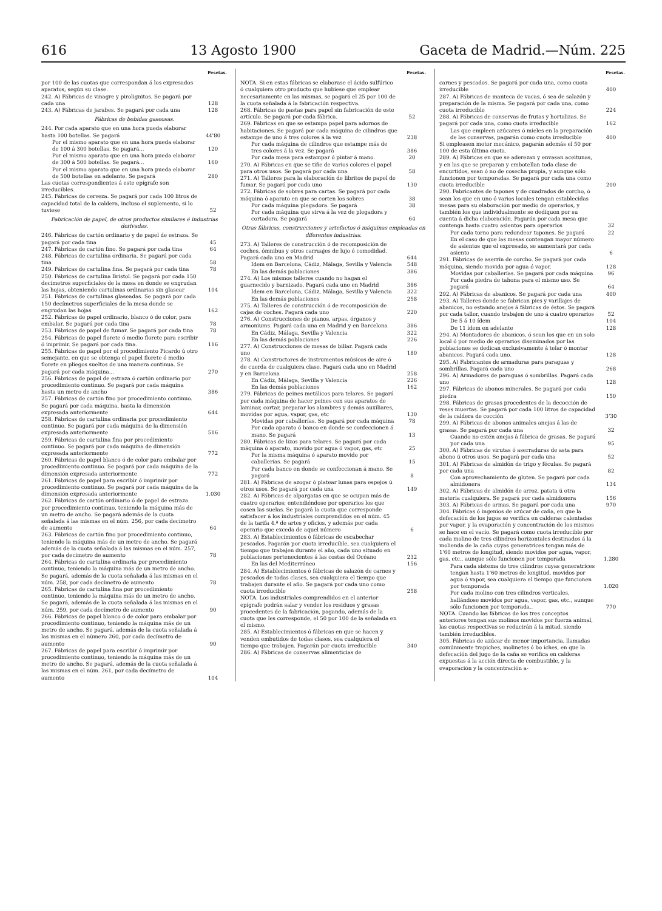616 13 Agosto 1900 Gaceta de Madrid.—Núm. 225
| | Pesetas. |
| por 100 de las cuotas que correspondan á los expresados aparatos, según su clase. | |
| 242. A) Fábricas de vinagre y pirolignitos. Se pagará por cada una | 128 |
| 243. A) Fábricas de jarabes. Se pagará por cada una | 128 |
| Fábricas de bebidas gaseosas. | |
| 244. Por cada aparato que en una hora pueda elaborar hasta 100 botellas. Se pagará | 44'80 |
| Por el mismo aparato que en una hora pueda elaborar de 100 á 300 botellas. Se pagará... | 120 |
| Por el mismo aparato que en una hora pueda elaborar de 300 á 500 botellas. Se pagará... | 160 |
| Por el mismo aparato que en una hora pueda elaborar de 500 botellas en adelante. Se pagará | 280 |
| Las cuotas correspondientes á este epígrafe son irreducibles. | |
| 245. Fábricas de cerveza. Se pagará por cada 100 litros de capacidad total de la caldera, incluso el suplemento, si lo tuviese | 52 |
| Fabricación de papel, de otros productos similares é industrias derivadas. | |
| 246. Fábricas de cartón ordinario y de papel de estraza. Se pagará por cada tina | 45 |
| 247. Fábricas de cartón fino. Se pagará por cada tina | 64 |
| 248. Fábricas de cartulina ordinaria. Se pagará por cada tina | 58 |
| 249. Fábricas de cartulina fina. Se pagará por cada tina | 78 |
| 250. Fábricas de cartulina Bristol. Se pagará por cada 150 decímetros superficiales de la mesa en donde se engrudan las hojas, obteniendo cartulinas ordinarias sin glasear | 104 |
| 251. Fábricas de cartulinas glaseadas. Se pagará por cada 150 decímetros superficiales de la mesa donde se engrudan las hojas | 162 |
| 252. Fábricas de papel ordinario, blanco ó de color, para embalar. Se pagará por cada tina | 78 |
| 253. Fábricas de papel de fumar. Se pagará por cada tina | 78 |
| 254. Fábricas de papel florete ó medio florete para escribir ó imprimir. Se pagará por cada tina. | 116 |
| 255. Fábricas de papel por el procedimiento Picardo ú otro semejante, en que se obtenga el papel florete ó medio florete en pliegos sueltos de una manera continua. Se pagará por cada máquina... | 270 |
| 256. Fábricas de papel de estraza ó cartón ordinario por procedimiento continuo. Se pagará por cada máquina hasta un metro de ancho | 386 |
| 257. Fábricas de cartón fino por procedimiento continuo. Se pagará por cada máquina, hasta la dimensión expresada anteriormente | 644 |
| 258. Fábricas de cartulina ordinaria por procedimiento continuo. Se pagará por cada máquina de la dimensión expresada anteriormente | 516 |
| 259. Fábricas de cartulina fina por procedimiento continuo. Se pagará por cada máquina de dimensión expresada anteriormente | 772 |
| 260. Fábricas de papel blanco ó de color para embalar por procedimiento continuo. Se pagará por cada máquina de la dimensión expresada anteriormente | 772 |
| 261. Fábricas de papel para escribir ó imprimir por procedimiento continuo. Se pagará por cada máquina de la dimensión expresada anteriormente | 1.030 |
| 262. Fábricas de cartón ordinario ó de papel de estraza por procedimiento continuo, teniendo la máquina más de un metro de ancho. Se pagará además de la cuota señalada á las mismas en el núm. 256, por cada decímetro de aumento | 64 |
| 263. Fábricas de cartón fino por procedimiento continuo, teniendo la máquina más de un metro de ancho. Se pagará además de la cuota señalada á las mismas en el núm. 257, por cada decímetro de aumento | 78 |
| 264. Fábricas de cartulina ordinaria por procedimiento continuo, teniendo la máquina más de un metro de ancho. Se pagará, además de la cuota señalada á las mismas en el núm. 258, por cada decímetro de aumento | 78 |
| 265. Fábricas de cartulina fina por procedimiento continuo, teniendo la máquina más de un metro de ancho. Se pagará, además de la cuota señalada á las mismas en el núm. 259, por cada decímetro de aumento | 90 |
| 266. Fábricas de papel blanco ó de color para embalar por procedimiento continuo, teniendo la máquina más de un metro de ancho. Se pagará, además de la cuota señalada á las mismas en el número 260, por cada decímetro de aumento | 90 |
| 267. Fábricas de papel para escribir ó imprimir por procedimiento continuo, teniendo la máquina más de un metro de ancho. Se pagará, además de la cuota señalada á las mismas en el núm. 261, por cada decímetro de aumento | 104 |
| | Pesetas. |
| NOTA. Si en estas fábricas se elaborase el ácido sulfúrico ó cualquiera otro producto que hubiese que emplear necesariamente en las mismas, se pagará el 25 por 100 de la cuota señalada á la fabricación respectiva. | |
| 268. Fábricas de pastas para papel sin fabricación de este artículo. Se pagará por cada fábrica. | 52 |
| 269. Fábricas en que se estampa papel para adornos de habitaciones. Se pagará por cada máquina de cilindros que estampe de uno á tres colores á la vez | 238 |
| Por cada máquina de cilindros que estampe más de tres colores á la vez. Se pagará | 386 |
| Por cada mesa para estampar ó pintar á mano. | 20 |
| 270. A) Fábricas en que se tiñe de varios colores el papel para otros usos. Se pagará por cada una | 58 |
| 271. A) Talleres para la elaboración de libritos de papel de fumar. Se pagará por cada uno | 130 |
| 272. Fábricas de sobres para cartas. Se pagará por cada máquina ó aparato en que se corten los sobres | 38 |
| Por cada máquina plegadora. Se pagará | 38 |
| Por cada máquina que sirva á la vez de plegadora y cortadora. Se pagará | 64 |
| Otras fábricas, construcciones y artefactos ó máquinas empleadas en diferentes industrias. | |
| 273. A) Talleres de construcción ó de recomposición de coches, ómnibus y otros carruajes de lujo ó comodidad. Pagará cada uno en Madrid | 644 |
| Idem en Barcelona, Cádiz, Málaga, Sevilla y Valencia | 548 |
| En las demás poblaciones | 386 |
| 274. A) Los mismos talleres cuando no hagan el guarnecido y barnizado. Pagará cada uno en Madrid | 386 |
| Idem en Barcelona, Cádiz, Málaga, Sevilla y Valencia | 322 |
| En las demás poblaciones | 258 |
| 275. A) Talleres de construcción ó de recomposición de cajas de coches. Pagará cada uno | 220 |
| 276. A) Construcciones de pianos, arpas, órganos y armoniums. Pagará cada una en Madrid y en Barcelona | 386 |
| En Cádiz, Málaga, Sevilla y Valencia | 322 |
| En las demás poblaciones | 226 |
| 277. A) Construcciones de mesas de billar. Pagará cada uno | 180 |
| 278. A) Constructores de instrumentos músicos de aire ó de cuerda de cualquiera clase. Pagará cada uno en Madrid y en Barcelona | 258 |
| En Cádiz, Málaga, Sevilla y Valencia | 226 |
| En las demás poblaciones | 162 |
| 279. Fábricas de peines metálicos para telares. Se pagará por cada máquina de hacer peines con sus aparatos de laminar, cortar, preparar los alambres y demás auxiliares, movidas por agua, vapor, gas, etc | 130 |
| Movidas por caballerías. Se pagará por cada máquina | 78 |
| Por cada aparato ó banco en donde se confeccionen á mano. Se pagará | 13 |
| 280. Fábricas de lizos para telares. Se pagará por cada máquina ó aparato, movido por agua ó vapor, gas, etc | 25 |
| Por la misma máquina ó aparato movido por caballerías. Se pagará | 15 |
| Por cada banco en donde se confeccionan á mano. Se pagará | 8 |
| 281. A) Fábricas de azogar ó platear lunas para espejos ú otros usos. Se pagará por cada una | 149 |
| 282. A) Fábricas de alpargatas en que se ocupan más de cuatro operarios; entendiéndose por operarios los que cosen las suelas. Se pagará la cuota que corresponde satisfacer á los industriales comprendidos en el núm. 45 de la tarifa 4.ª de artes y oficios, y además por cada operario que exceda de aquel número | 6 |
| 283. A) Establecimientos ó fábricas de escabechar pescados. Pagarán por cuota irreducible, sea cualquiera el tiempo que trabajen durante el año, cada uno situado en poblaciones pertenecientes á las costas del Océano | 232 |
| En las del Mediterráneo | 156 |
| 284. A) Establecimientos ó fábricas de salazón de carnes y pescados de todas clases, sea cualquiera el tiempo que trabajen durante el año. Se pagará por cada uno como cuota irreducible | 258 |
| NOTA. Los industriales comprendidos en el anterior epígrafe podrán salar y vender los residuos y grasas procedentes de la fabricación, pagando, además de la cuota que les corresponde, el 50 por 100 de la señalada en el mismo. | |
| 285. A) Establecimientos ó fábricas en que se hacen y venden embutidos de todas clases, sea cualquiera el tiempo que trabajen. Pagarán por cuota irreducible | 340 |
| 286. A) Fábricas de conservas alimenticias de | |
| | Pesetas. |
| carnes y pescados. Se pagará por cada una, como cuota irreducible | 400 |
| 287. A) Fábricas de manteca de vacas, ó sea de salazón y preparación de la misma. Se pagará por cada una, como cuota irreducible | 224 |
| 288. A) Fábricas de conservas de frutas y hortalizas. Se pagará por cada una, como cuota irreducible | 162 |
| Las que empleen azúcares ó mieles en la preparación de las conservas, pagarán como cuota irreducible | 400 |
| Si empleasen motor mecánico, pagarán además el 50 por 100 de esta última cuota. | |
| 289. A) Fábricas en que se aderezan y envasan aceitunas, y en las que se preparan y embotellan toda clase de encurtidos, sean ó no de cosecha propia, y aunque sólo funcionen por temporadas. Se pagará por cada una como cuota irreducible | 200 |
| 290. Fabricantes de tapones y de cuadrados de corcho, ó sean los que en uno ó varios locales tengan establecidas mesas para su elaboración por medio de operarios, y también los que individualmente se dediquen por su cuenta á dicha elaboración. Pagarán por cada mesa que contenga hasta cuatro asientos para operarios | 32 |
| Por cada torno para redondear tapones. Se pagará | 22 |
| En el caso de que las mesas contengan mayor número de asientos que el expresado, se aumentará por cada asiento | 6 |
| 291. Fábricas de aserrín de corcho. Se pagará por cada máquina, siendo movida por agua ó vapor. | 128 |
| Movidas por caballerías. Se pagará por cada máquina | 96 |
| Por cada piedra de tahona para el mismo uso. Se pagará | 64 |
| 292. A) Fábricas de abanicos. Se pagará por cada una | 400 |
| 293. A) Talleres donde se fabrican pies y varillajes de abanicos, no estando anejos á fábricas de éstos. Se pagará por cada taller, cuando trabajen de uno á cuatro operarios | 52 |
| De 5 á 10 ídem | 104 |
| De 11 ídem en adelante | 128 |
| 294. A) Montadores de abanicos, ó sean los que en un solo local ó por medio de operarios diseminados por las poblaciones se dedican exclusivamente á telar ó montar abanicos. Pagará cada uno. | 128 |
| 295. A) Fabricantes de armaduras para paraguas y sombrillas. Pagará cada uno | 268 |
| 296. A) Armadores de paraguas ó sombrillas. Pagará cada uno | 128 |
| 297. Fábricas de abonos minerales. Se pagará por cada piedra | 150 |
| 298. Fábricas de grasas procedentes de la decocción de reses muertas. Se pagará por cada 100 litros de capacidad de la caldera de cocción | 3'30 |
| 299. A) Fábricas de abonos animales anejas á las de grasas. Se pagará por cada una | 32 |
| Cuando no estén anejas á fábrica de grasas. Se pagará por cada una | 95 |
| 300. A) Fábricas de virutas ó aserraduras de asta para abono ú otros usos. Se pagará por cada una | 52 |
| 301. A) Fábricas de almidón de trigo y féculas. Se pagará por cada una | 82 |
| Con aprovechamiento de gluten. Se pagará por cada almidonera | 134 |
| 302. A) Fábricas de almidón de arroz, patata ú otra materia cualquiera. Se pagará por cada almidonera | 156 |
| 303. A) Fábricas de armas. Se pagará por cada una | 970 |
| 304. Fábricas ó ingenios de azúcar de caña, en que la defecación de los jugos se verifica en calderas calentadas por vapor, y la evaporación y concentración de los mismos se hace en el vacío. Se pagará como cuota irreducible por cada molino de tres cilindros horizontales destinados á la molienda de la caña cuyas generatrices tengan más de 1'60 metros de longitud, siendo movidos por agua, vapor, gas, etc., aunque sólo funcionen por temporada | 1.280 |
| Para cada sistema de tres cilindros cuyas generatrices tengan hasta 1'60 metros de longitud, movidos por agua ó vapor, sea cualquiera el tiempo que funcionen por temporada | 1.020 |
| Por cada molino con tres cilindros verticales, hallándose movidos por agua, vapor, gas, etc., aunque sólo funcionen por temporada.. | 770 |
| NOTA. Cuando las fábricas de los tres conceptos anteriores tengan sus molinos movidos por fuerza animal, las cuotas respectivas se reducirán á la mitad, siendo también irreducibles. | |
| 305. Fábricas de azúcar de menor importancia, llamadas comúnmente trapiches, molinetes ó bo iches, en que la defecación del jugo de la caña se verifica en calderas expuestas á la acción directa de combustible, y la evaporación y la concentración a- | |